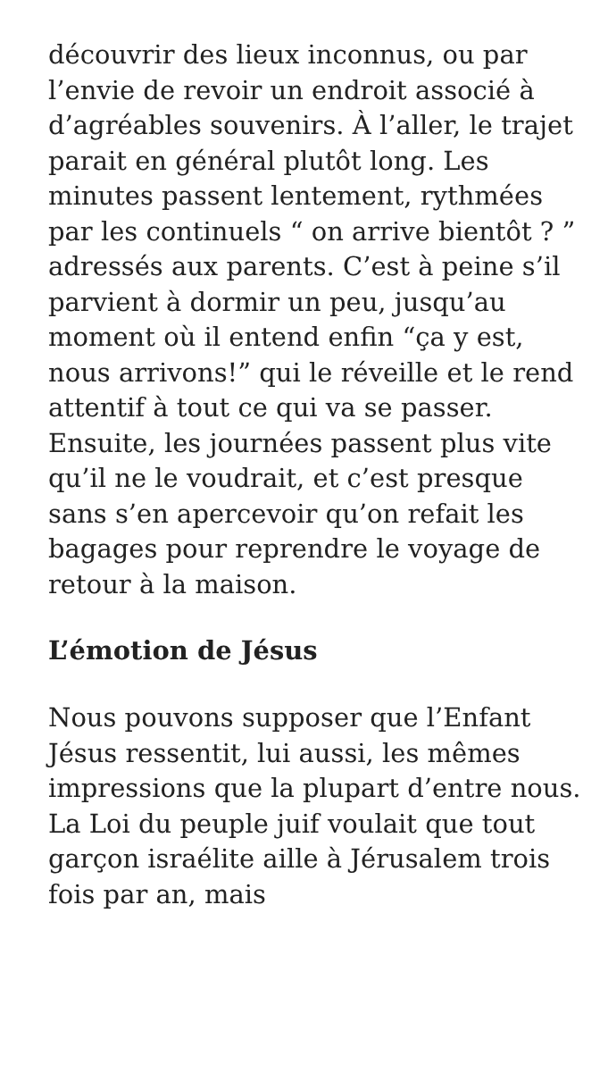découvrir des lieux inconnus, ou par l’envie de revoir un endroit associé à d’agréables souvenirs. À l’aller, le trajet parait en général plutôt long. Les minutes passent lentement, rythmées par les continuels “ on arrive bientôt ? ” adressés aux parents. C’est à peine s’il parvient à dormir un peu, jusqu’au moment où il entend enfin “ça y est, nous arrivons!” qui le réveille et le rend attentif à tout ce qui va se passer. Ensuite, les journées passent plus vite qu’il ne le voudrait, et c’est presque sans s’en apercevoir qu’on refait les bagages pour reprendre le voyage de retour à la maison.
L’émotion de Jésus
Nous pouvons supposer que l’Enfant Jésus ressentit, lui aussi, les mêmes impressions que la plupart d’entre nous. La Loi du peuple juif voulait que tout garçon israélite aille à Jérusalem trois fois par an, mais